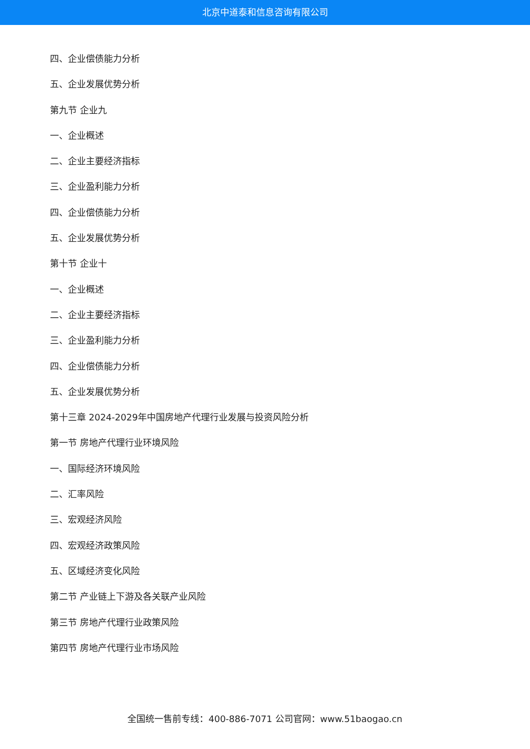北京中道泰和信息咨询有限公司
四、企业偿债能力分析
五、企业发展优势分析
第九节 企业九
一、企业概述
二、企业主要经济指标
三、企业盈利能力分析
四、企业偿债能力分析
五、企业发展优势分析
第十节 企业十
一、企业概述
二、企业主要经济指标
三、企业盈利能力分析
四、企业偿债能力分析
五、企业发展优势分析
第十三章 2024-2029年中国房地产代理行业发展与投资风险分析
第一节 房地产代理行业环境风险
一、国际经济环境风险
二、汇率风险
三、宏观经济风险
四、宏观经济政策风险
五、区域经济变化风险
第二节 产业链上下游及各关联产业风险
第三节 房地产代理行业政策风险
第四节 房地产代理行业市场风险
全国统一售前专线：400-886-7071 公司官网：www.51baogao.cn